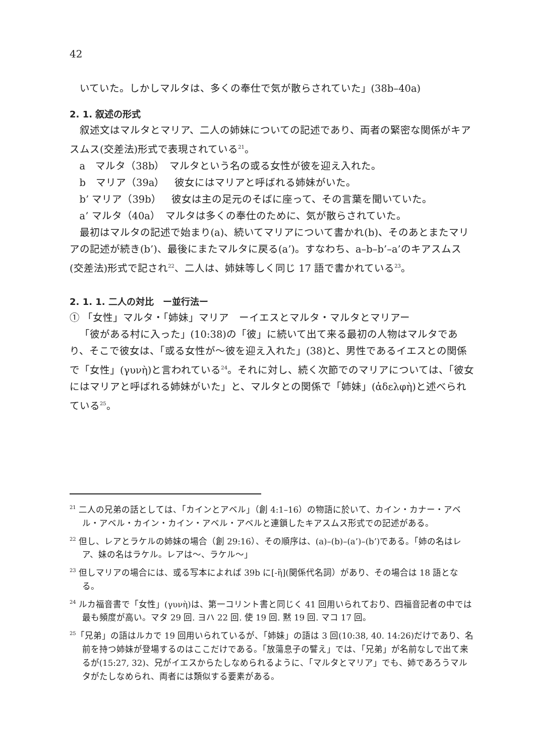42
いていた。しかしマルタは、多くの奉仕で気が散らされていた」(38b–40a)
2. 1. 叙述の形式
叙述文はマルタとマリア、二人の姉妹についての記述であり、両者の緊密な関係がキアスムス(交差法)形式で表現されている<sup>21</sup>。
a　マルタ（38b）　マルタという名の或る女性が彼を迎え入れた。
b　マリア（39a）　彼女にはマリアと呼ばれる姉妹がいた。
b’ マリア（39b）　彼女は主の足元のそばに座って、その言葉を聞いていた。
a’ マルタ（40a）　マルタは多くの奉仕のために、気が散らされていた。
最初はマルタの記述で始まり(a)、続いてマリアについて書かれ(b)、そのあとまたマリアの記述が続き(b’)、最後にまたマルタに戻る(a’)。すなわち、a–b–b’–a’のキアスムス(交差法)形式で記され<sup>22</sup>、二人は、姉妹等しく同じ 17 語で書かれている<sup>23</sup>。
2. 1. 1. 二人の対比　ー並行法ー
① 「女性」マルタ・「姉妹」マリア　ーイエスとマルタ・マルタとマリアー
「彼がある村に入った」(10:38)の「彼」に続いて出て来る最初の人物はマルタであり、そこで彼女は、「或る女性が〜彼を迎え入れた」(38)と、男性であるイエスとの関係で「女性」(γυνὴ)と言われている<sup>24</sup>。それに対し、続く次節でのマリアについては、「彼女にはマリアと呼ばれる姉妹がいた」と、マルタとの関係で「姉妹」(ἀδελφὴ)と述べられている<sup>25</sup>。
<sup>21</sup> 二人の兄弟の話としては、「カインとアベル」（創 4:1–16）の物語に於いて、カイン・カナー・アベル・アベル・カイン・カイン・アベル・アベルと連鎖したキアスムス形式での記述がある。
<sup>22</sup> 但し、レアとラケルの姉妹の場合（創 29:16）、その順序は、(a)–(b)–(a’)–(b’)である。「姉の名はレア、妹の名はラケル。レアは〜、ラケル〜」
<sup>23</sup> 但しマリアの場合には、或る写本によれば 39b に[-ἣ](関係代名詞）があり、その場合は 18 語となる。
<sup>24</sup> ルカ福音書で「女性」(γυνὴ)は、第一コリント書と同じく 41 回用いられており、四福音記者の中では最も頻度が高い。マタ 29 回. ヨハ 22 回. 使 19 回. 黙 19 回. マコ 17 回。
<sup>25</sup>「兄弟」の語はルカで 19 回用いられているが、「姉妹」の語は 3 回(10:38, 40. 14:26)だけであり、名前を持つ姉妹が登場するのはここだけである。「放蕩息子の譬え」では、「兄弟」が名前なしで出て来るが(15:27, 32)、兄がイエスからたしなめられるように、「マルタとマリア」でも、姉であろうマルタがたしなめられ、両者には類似する要素がある。